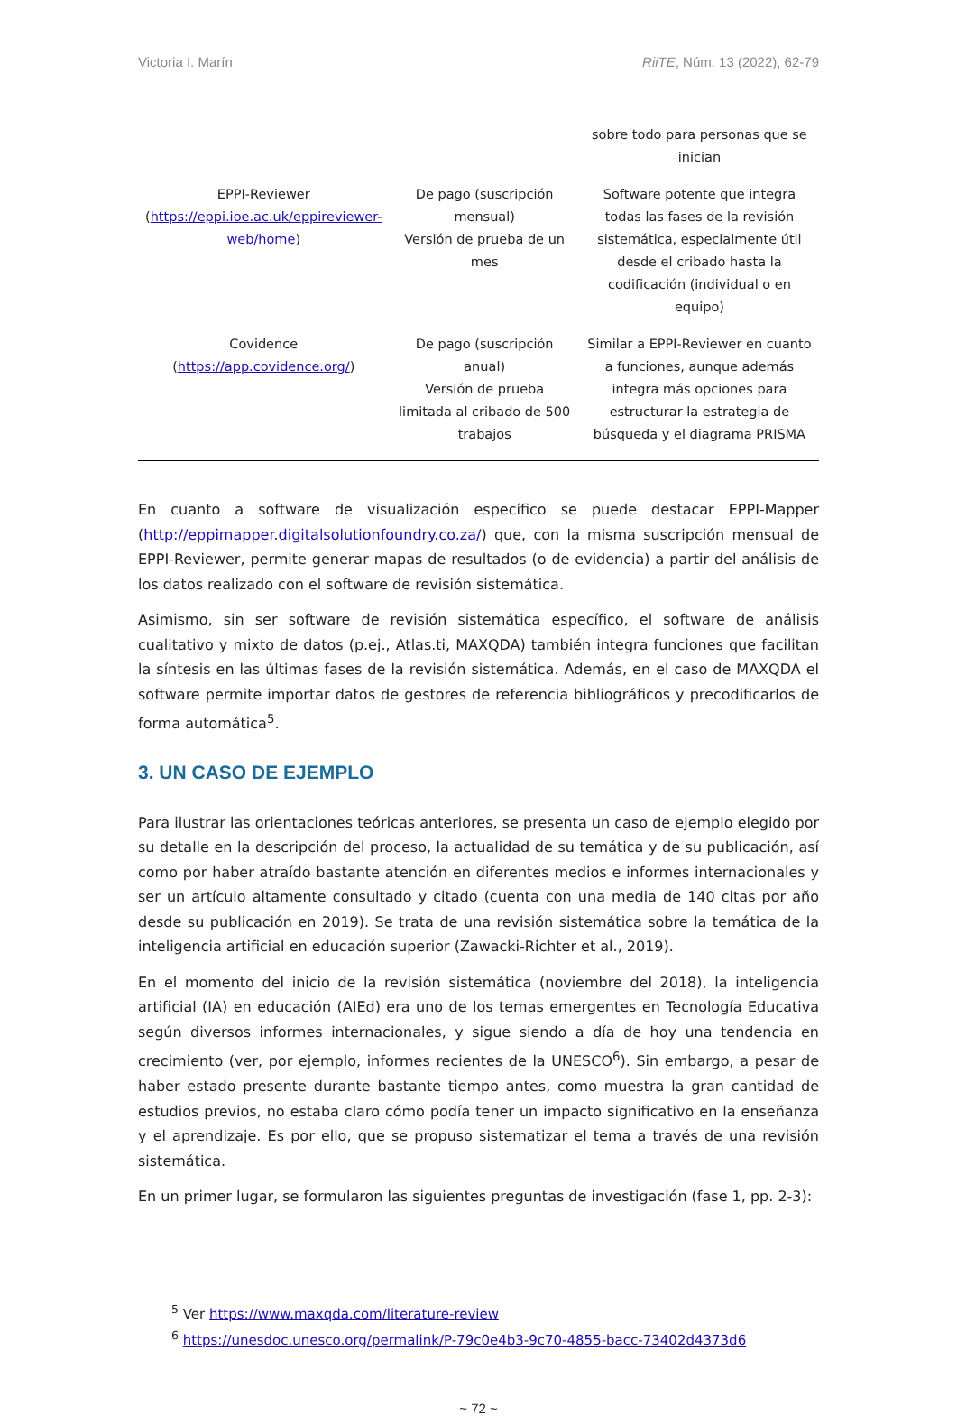Victoria I. Marín RiiTE, Núm. 13 (2022), 62-79
| | | sobre todo para personas que se inician |
| EPPI-Reviewer ( https://eppi.ioe.ac.uk/eppireviewer-web/home ) | De pago (suscripción mensual) Versión de prueba de un mes | Software potente que integra todas las fases de la revisión sistemática, especialmente útil desde el cribado hasta la codificación (individual o en equipo) |
| Covidence ( https://app.covidence.org/ ) | De pago (suscripción anual) Versión de prueba limitada al cribado de 500 trabajos | Similar a EPPI-Reviewer en cuanto a funciones, aunque además integra más opciones para estructurar la estrategia de búsqueda y el diagrama PRISMA |
En cuanto a software de visualización específico se puede destacar EPPI-Mapper (http://eppimapper.digitalsolutionfoundry.co.za/) que, con la misma suscripción mensual de EPPI-Reviewer, permite generar mapas de resultados (o de evidencia) a partir del análisis de los datos realizado con el software de revisión sistemática.
Asimismo, sin ser software de revisión sistemática específico, el software de análisis cualitativo y mixto de datos (p.ej., Atlas.ti, MAXQDA) también integra funciones que facilitan la síntesis en las últimas fases de la revisión sistemática. Además, en el caso de MAXQDA el software permite importar datos de gestores de referencia bibliográficos y precodificarlos de forma automática<sup>5</sup>.
3. UN CASO DE EJEMPLO
Para ilustrar las orientaciones teóricas anteriores, se presenta un caso de ejemplo elegido por su detalle en la descripción del proceso, la actualidad de su temática y de su publicación, así como por haber atraído bastante atención en diferentes medios e informes internacionales y ser un artículo altamente consultado y citado (cuenta con una media de 140 citas por año desde su publicación en 2019). Se trata de una revisión sistemática sobre la temática de la inteligencia artificial en educación superior (Zawacki-Richter et al., 2019).
En el momento del inicio de la revisión sistemática (noviembre del 2018), la inteligencia artificial (IA) en educación (AIEd) era uno de los temas emergentes en Tecnología Educativa según diversos informes internacionales, y sigue siendo a día de hoy una tendencia en crecimiento (ver, por ejemplo, informes recientes de la UNESCO<sup>6</sup>). Sin embargo, a pesar de haber estado presente durante bastante tiempo antes, como muestra la gran cantidad de estudios previos, no estaba claro cómo podía tener un impacto significativo en la enseñanza y el aprendizaje. Es por ello, que se propuso sistematizar el tema a través de una revisión sistemática.
En un primer lugar, se formularon las siguientes preguntas de investigación (fase 1, pp. 2-3):
<sup>5</sup> Ver https://www.maxqda.com/literature-review
<sup>6</sup> https://unesdoc.unesco.org/permalink/P-79c0e4b3-9c70-4855-bacc-73402d4373d6
~ 72 ~